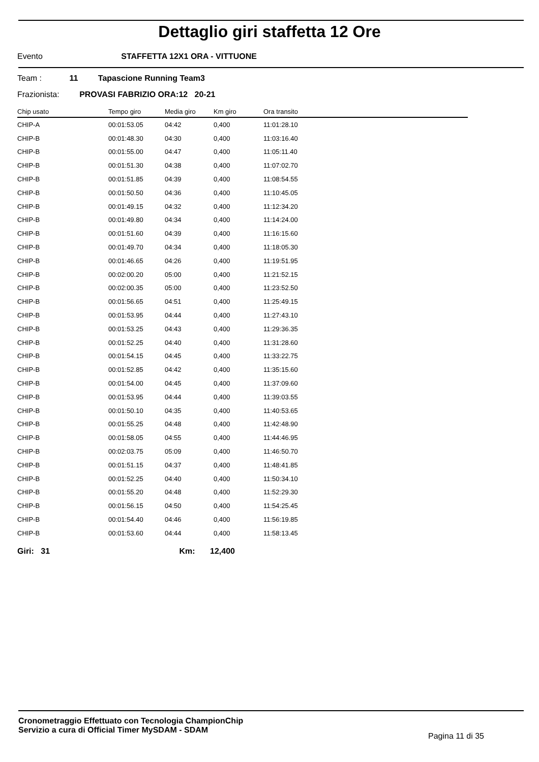Dettaglio giri staffetta 12 Ore
Evento STAFFETTA 12X1 ORA - VITTUONE
Team : 11 Tapascione Running Team3
Frazionista: PROVASI FABRIZIO ORA:12 20-21
| Chip usato | Tempo giro | Media giro | Km giro | Ora transito |
| --- | --- | --- | --- | --- |
| CHIP-A | 00:01:53.05 | 04:42 | 0,400 | 11:01:28.10 |
| CHIP-B | 00:01:48.30 | 04:30 | 0,400 | 11:03:16.40 |
| CHIP-B | 00:01:55.00 | 04:47 | 0,400 | 11:05:11.40 |
| CHIP-B | 00:01:51.30 | 04:38 | 0,400 | 11:07:02.70 |
| CHIP-B | 00:01:51.85 | 04:39 | 0,400 | 11:08:54.55 |
| CHIP-B | 00:01:50.50 | 04:36 | 0,400 | 11:10:45.05 |
| CHIP-B | 00:01:49.15 | 04:32 | 0,400 | 11:12:34.20 |
| CHIP-B | 00:01:49.80 | 04:34 | 0,400 | 11:14:24.00 |
| CHIP-B | 00:01:51.60 | 04:39 | 0,400 | 11:16:15.60 |
| CHIP-B | 00:01:49.70 | 04:34 | 0,400 | 11:18:05.30 |
| CHIP-B | 00:01:46.65 | 04:26 | 0,400 | 11:19:51.95 |
| CHIP-B | 00:02:00.20 | 05:00 | 0,400 | 11:21:52.15 |
| CHIP-B | 00:02:00.35 | 05:00 | 0,400 | 11:23:52.50 |
| CHIP-B | 00:01:56.65 | 04:51 | 0,400 | 11:25:49.15 |
| CHIP-B | 00:01:53.95 | 04:44 | 0,400 | 11:27:43.10 |
| CHIP-B | 00:01:53.25 | 04:43 | 0,400 | 11:29:36.35 |
| CHIP-B | 00:01:52.25 | 04:40 | 0,400 | 11:31:28.60 |
| CHIP-B | 00:01:54.15 | 04:45 | 0,400 | 11:33:22.75 |
| CHIP-B | 00:01:52.85 | 04:42 | 0,400 | 11:35:15.60 |
| CHIP-B | 00:01:54.00 | 04:45 | 0,400 | 11:37:09.60 |
| CHIP-B | 00:01:53.95 | 04:44 | 0,400 | 11:39:03.55 |
| CHIP-B | 00:01:50.10 | 04:35 | 0,400 | 11:40:53.65 |
| CHIP-B | 00:01:55.25 | 04:48 | 0,400 | 11:42:48.90 |
| CHIP-B | 00:01:58.05 | 04:55 | 0,400 | 11:44:46.95 |
| CHIP-B | 00:02:03.75 | 05:09 | 0,400 | 11:46:50.70 |
| CHIP-B | 00:01:51.15 | 04:37 | 0,400 | 11:48:41.85 |
| CHIP-B | 00:01:52.25 | 04:40 | 0,400 | 11:50:34.10 |
| CHIP-B | 00:01:55.20 | 04:48 | 0,400 | 11:52:29.30 |
| CHIP-B | 00:01:56.15 | 04:50 | 0,400 | 11:54:25.45 |
| CHIP-B | 00:01:54.40 | 04:46 | 0,400 | 11:56:19.85 |
| CHIP-B | 00:01:53.60 | 04:44 | 0,400 | 11:58:13.45 |
Giri: 31 Km: 12,400
Cronometraggio Effettuato con Tecnologia ChampionChip
Servizio a cura di Official Timer MySDAM - SDAM
Pagina 11 di 35